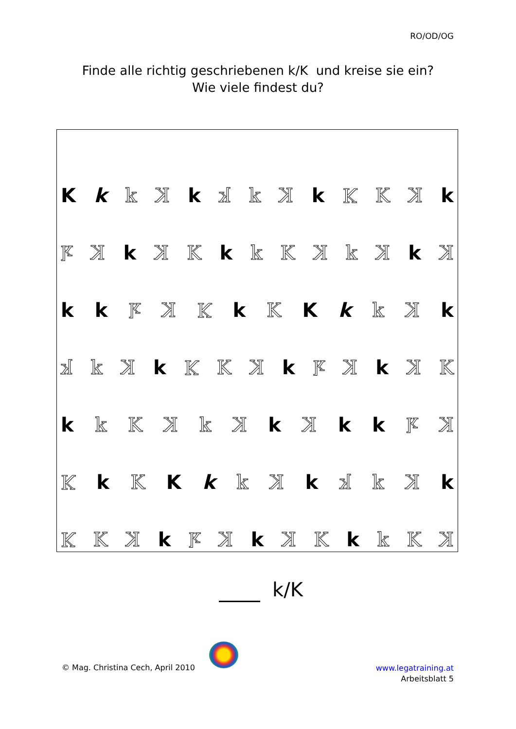RO/OD/OG
Finde alle richtig geschriebenen k/K und kreise sie ein?
Wie viele findest du?
Kk k K k k k K k K K K k
k K k K K k k K K k K k K
k k k K K k K K k k K k
k k K k K K K k k K k K K
k k K K k K k K k k k K
Kk K K k k K k k k K k
K K K k k K k K K k k K K
k/K
© Mag. Christina Cech, April 2010
www.legatraining.at
Arbeitsblatt 5